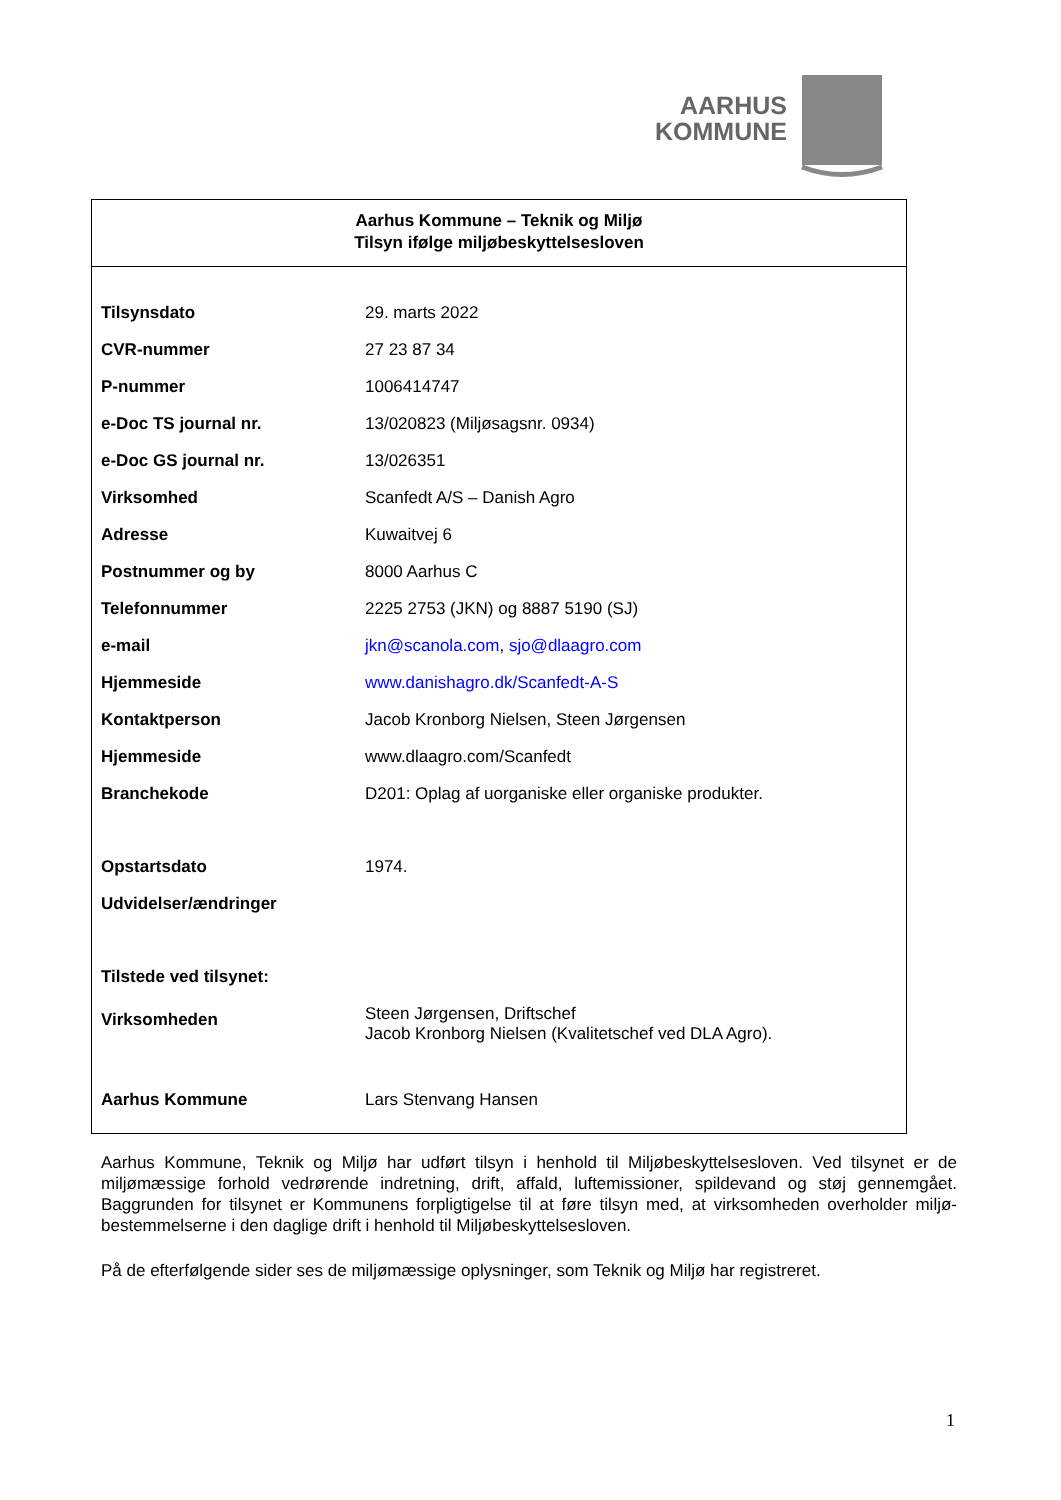AARHUS
KOMMUNE
Aarhus Kommune – Teknik og Miljø
Tilsyn ifølge miljøbeskyttelsesloven
| Tilsynsdato | 29. marts 2022 |
| CVR-nummer | 27 23 87 34 |
| P-nummer | 1006414747 |
| e-Doc TS journal nr. | 13/020823 (Miljøsagsnr. 0934) |
| e-Doc GS journal nr. | 13/026351 |
| Virksomhed | Scanfedt A/S – Danish Agro |
| Adresse | Kuwaitvej 6 |
| Postnummer og by | 8000 Aarhus C |
| Telefonnummer | 2225 2753 (JKN) og 8887 5190 (SJ) |
| e-mail | jkn@scanola.com , sjo@dlaagro.com |
| Hjemmeside | www.danishagro.dk/Scanfedt-A-S |
| Kontaktperson | Jacob Kronborg Nielsen, Steen Jørgensen |
| Hjemmeside | www.dlaagro.com/Scanfedt |
| Branchekode | D201: Oplag af uorganiske eller organiske produkter. |
| Opstartsdato | 1974. |
| Udvidelser/ændringer | |
| Tilstede ved tilsynet: | |
| Virksomheden | Steen Jørgensen, Driftschef Jacob Kronborg Nielsen (Kvalitetschef ved DLA Agro). |
| Aarhus Kommune | Lars Stenvang Hansen |
Aarhus Kommune, Teknik og Miljø har udført tilsyn i henhold til Miljøbeskyttelsesloven. Ved tilsynet er de miljømæssige forhold vedrørende indretning, drift, affald, luftemissioner, spildevand og støj gennemgået. Baggrunden for tilsynet er Kommunens forpligtigelse til at føre tilsyn med, at virksomheden overholder miljø-bestemmelserne i den daglige drift i henhold til Miljøbeskyttelsesloven.
På de efterfølgende sider ses de miljømæssige oplysninger, som Teknik og Miljø har registreret.
1